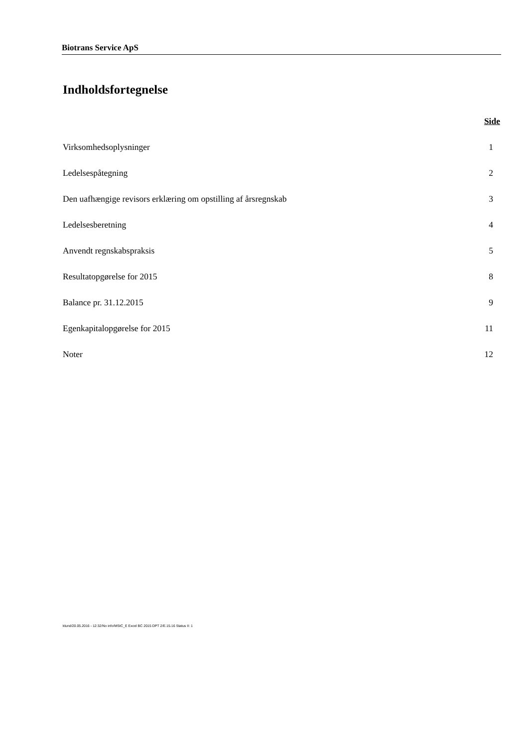Biotrans Service ApS
Indholdsfortegnelse
Side
Virksomhedsoplysninger 1
Ledelsespåtegning 2
Den uafhængige revisors erklæring om opstilling af årsregnskab 3
Ledelsesberetning 4
Anvendt regnskabspraksis 5
Resultatopgørelse for 2015 8
Balance pr. 31.12.2015 9
Egenkapitalopgørelse for 2015 11
Noter 12
klund/20.05.2016 - 12:32/No info/MStC_E Excel BC 2015 DPT 2/E.15.16 Status II: 1